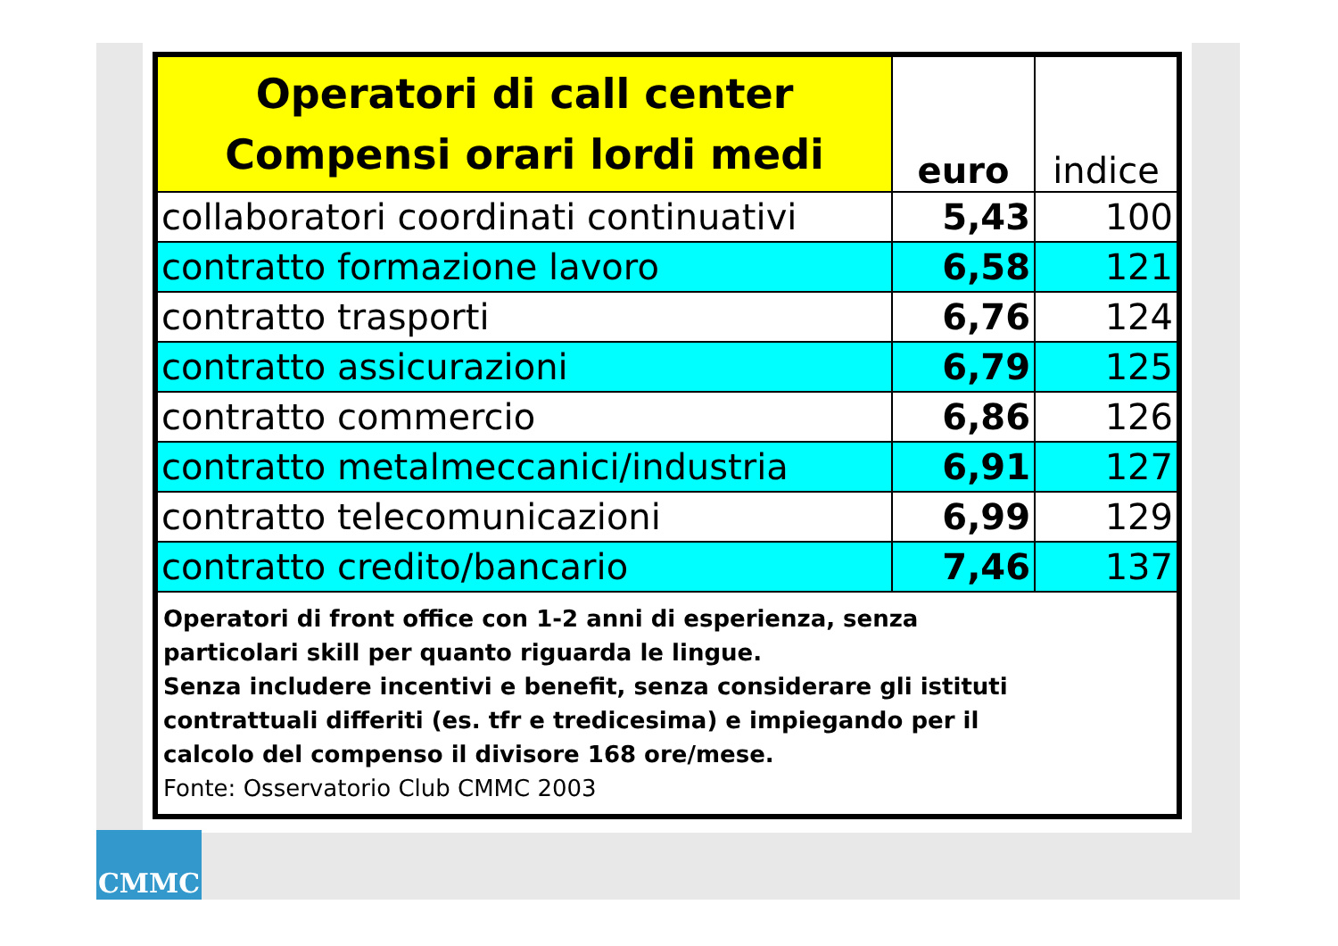| Operatori di call center Compensi orari lordi medi | euro | indice |
| --- | --- | --- |
| collaboratori coordinati continuativi | 5,43 | 100 |
| contratto formazione lavoro | 6,58 | 121 |
| contratto trasporti | 6,76 | 124 |
| contratto assicurazioni | 6,79 | 125 |
| contratto commercio | 6,86 | 126 |
| contratto metalmeccanici/industria | 6,91 | 127 |
| contratto telecomunicazioni | 6,99 | 129 |
| contratto credito/bancario | 7,46 | 137 |
| Operatori di front office con 1-2 anni di esperienza, senza particolari skill per quanto riguarda le lingue. Senza includere incentivi e benefit, senza considerare gli istituti contrattuali differiti (es. tfr e tredicesima) e impiegando per il calcolo del compenso il divisore 168 ore/mese. Fonte: Osservatorio Club CMMC 2003 | | |
CMMC